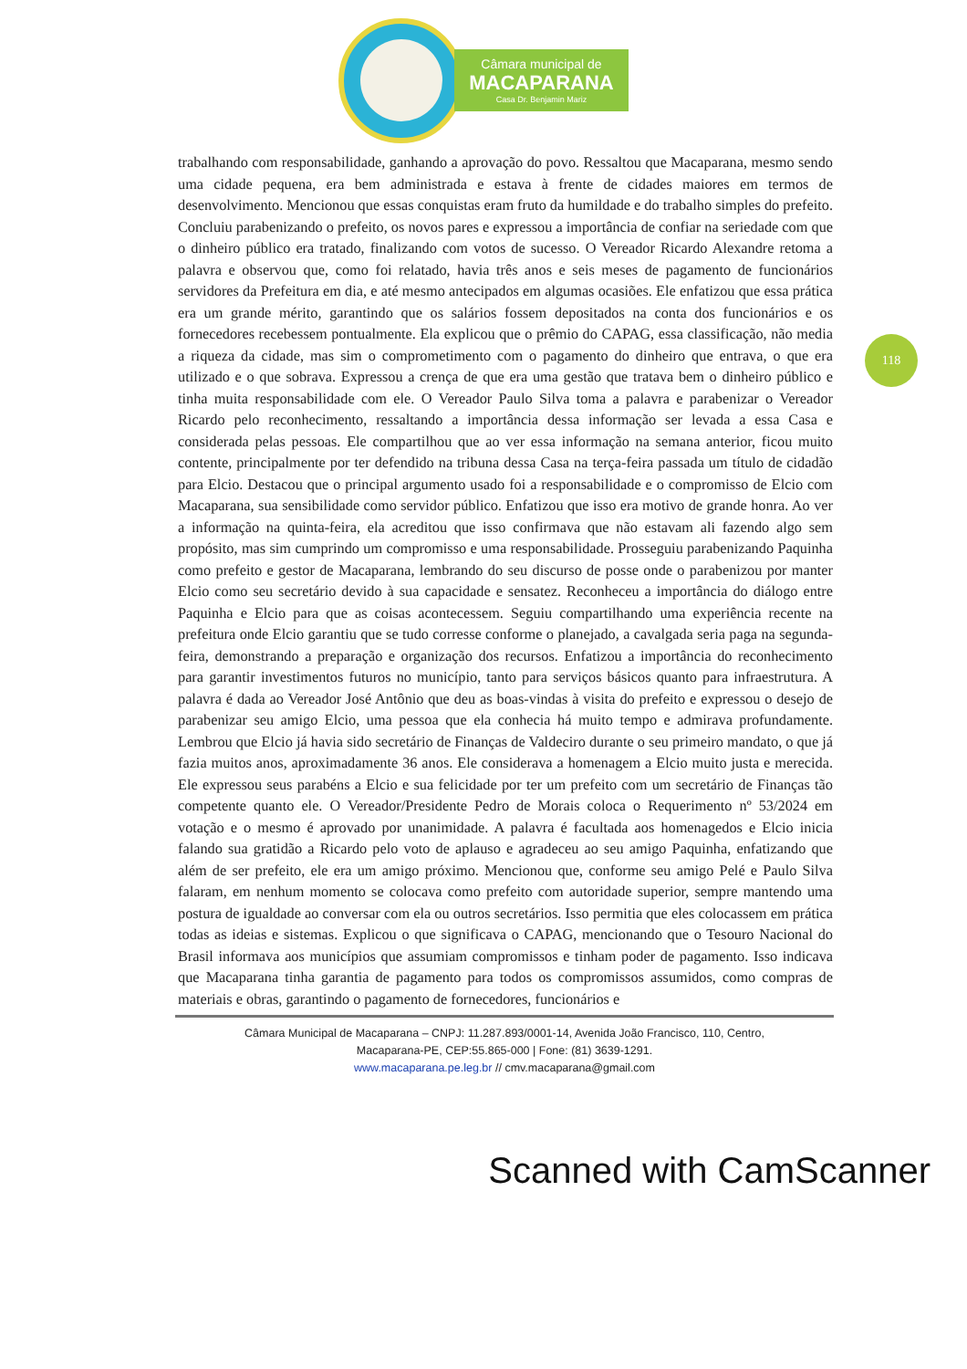Câmara municipal de
MACAPARANA
Casa Dr. Benjamin Mariz
118
trabalhando com responsabilidade, ganhando a aprovação do povo. Ressaltou que Macaparana, mesmo sendo uma cidade pequena, era bem administrada e estava à frente de cidades maiores em termos de desenvolvimento. Mencionou que essas conquistas eram fruto da humildade e do trabalho simples do prefeito. Concluiu parabenizando o prefeito, os novos pares e expressou a importância de confiar na seriedade com que o dinheiro público era tratado, finalizando com votos de sucesso. O Vereador Ricardo Alexandre retoma a palavra e observou que, como foi relatado, havia três anos e seis meses de pagamento de funcionários servidores da Prefeitura em dia, e até mesmo antecipados em algumas ocasiões. Ele enfatizou que essa prática era um grande mérito, garantindo que os salários fossem depositados na conta dos funcionários e os fornecedores recebessem pontualmente. Ela explicou que o prêmio do CAPAG, essa classificação, não media a riqueza da cidade, mas sim o comprometimento com o pagamento do dinheiro que entrava, o que era utilizado e o que sobrava. Expressou a crença de que era uma gestão que tratava bem o dinheiro público e tinha muita responsabilidade com ele. O Vereador Paulo Silva toma a palavra e parabenizar o Vereador Ricardo pelo reconhecimento, ressaltando a importância dessa informação ser levada a essa Casa e considerada pelas pessoas. Ele compartilhou que ao ver essa informação na semana anterior, ficou muito contente, principalmente por ter defendido na tribuna dessa Casa na terça-feira passada um título de cidadão para Elcio. Destacou que o principal argumento usado foi a responsabilidade e o compromisso de Elcio com Macaparana, sua sensibilidade como servidor público. Enfatizou que isso era motivo de grande honra. Ao ver a informação na quinta-feira, ela acreditou que isso confirmava que não estavam ali fazendo algo sem propósito, mas sim cumprindo um compromisso e uma responsabilidade. Prosseguiu parabenizando Paquinha como prefeito e gestor de Macaparana, lembrando do seu discurso de posse onde o parabenizou por manter Elcio como seu secretário devido à sua capacidade e sensatez. Reconheceu a importância do diálogo entre Paquinha e Elcio para que as coisas acontecessem. Seguiu compartilhando uma experiência recente na prefeitura onde Elcio garantiu que se tudo corresse conforme o planejado, a cavalgada seria paga na segunda-feira, demonstrando a preparação e organização dos recursos. Enfatizou a importância do reconhecimento para garantir investimentos futuros no município, tanto para serviços básicos quanto para infraestrutura. A palavra é dada ao Vereador José Antônio que deu as boas-vindas à visita do prefeito e expressou o desejo de parabenizar seu amigo Elcio, uma pessoa que ela conhecia há muito tempo e admirava profundamente. Lembrou que Elcio já havia sido secretário de Finanças de Valdeciro durante o seu primeiro mandato, o que já fazia muitos anos, aproximadamente 36 anos. Ele considerava a homenagem a Elcio muito justa e merecida. Ele expressou seus parabéns a Elcio e sua felicidade por ter um prefeito com um secretário de Finanças tão competente quanto ele. O Vereador/Presidente Pedro de Morais coloca o Requerimento nº 53/2024 em votação e o mesmo é aprovado por unanimidade. A palavra é facultada aos homenagedos e Elcio inicia falando sua gratidão a Ricardo pelo voto de aplauso e agradeceu ao seu amigo Paquinha, enfatizando que além de ser prefeito, ele era um amigo próximo. Mencionou que, conforme seu amigo Pelé e Paulo Silva falaram, em nenhum momento se colocava como prefeito com autoridade superior, sempre mantendo uma postura de igualdade ao conversar com ela ou outros secretários. Isso permitia que eles colocassem em prática todas as ideias e sistemas. Explicou o que significava o CAPAG, mencionando que o Tesouro Nacional do Brasil informava aos municípios que assumiam compromissos e tinham poder de pagamento. Isso indicava que Macaparana tinha garantia de pagamento para todos os compromissos assumidos, como compras de materiais e obras, garantindo o pagamento de fornecedores, funcionários e
Câmara Municipal de Macaparana – CNPJ: 11.287.893/0001-14, Avenida João Francisco, 110, Centro,
Macaparana-PE, CEP:55.865-000 | Fone: (81) 3639-1291.
www.macaparana.pe.leg.br // cmv.macaparana@gmail.com
Scanned with CamScanner